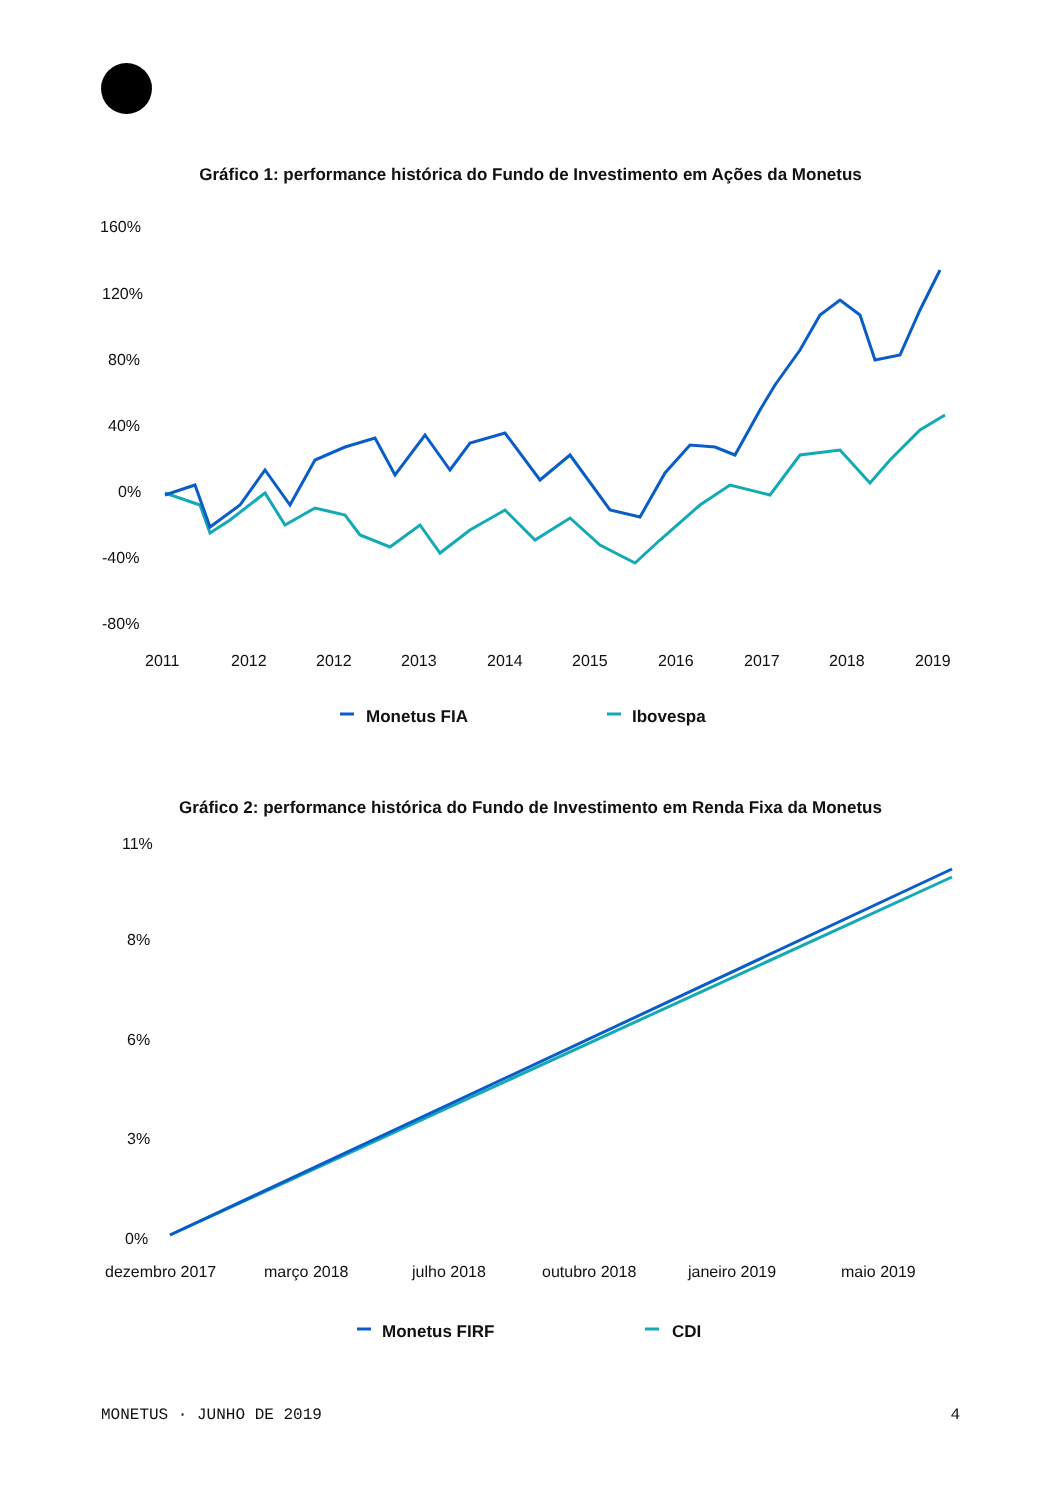Gráfico 1: performance histórica do Fundo de Investimento em Ações da Monetus
160%
120%
80%
40%
0%
-40%
-80%
2011
2012
2012
2013
2014
2015
2016
2017
2018
2019
Monetus FIA
Ibovespa
Gráfico 2: performance histórica do Fundo de Investimento em Renda Fixa da Monetus
11%
8%
6%
3%
0%
dezembro 2017
março 2018
julho 2018
outubro 2018
janeiro 2019
maio 2019
Monetus FIRF
CDI
MONETUS · JUNHO DE 2019 4